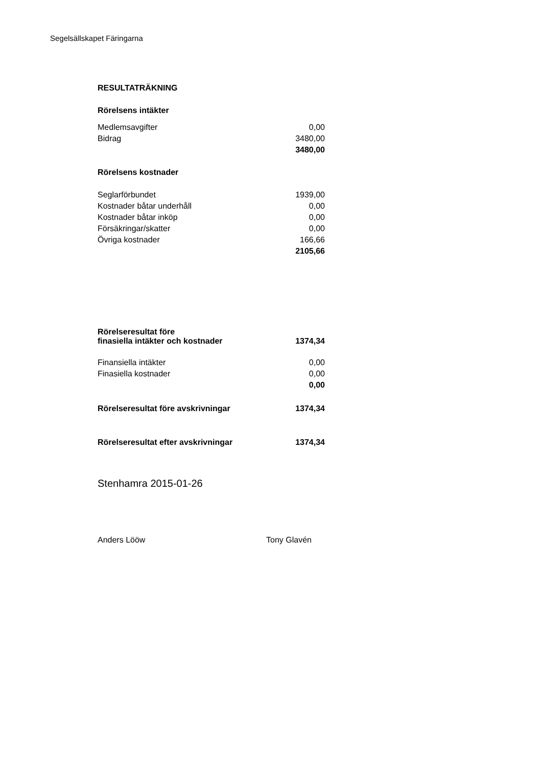Segelsällskapet Färingarna
| RESULTATRÄKNING | |
| Rörelsens intäkter | |
| Medlemsavgifter | 0,00 |
| Bidrag | 3480,00 |
| | 3480,00 |
| Rörelsens kostnader | |
| Seglarförbundet | 1939,00 |
| Kostnader båtar underhåll | 0,00 |
| Kostnader båtar inköp | 0,00 |
| Försäkringar/skatter | 0,00 |
| Övriga kostnader | 166,66 |
| | 2105,66 |
| Rörelseresultat före finasiella intäkter och kostnader | 1374,34 |
| Finansiella intäkter | 0,00 |
| Finasiella kostnader | 0,00 |
| | 0,00 |
| Rörelseresultat före avskrivningar | 1374,34 |
| Rörelseresultat efter avskrivningar | 1374,34 |
Stenhamra 2015-01-26
Anders Lööw Tony Glavén